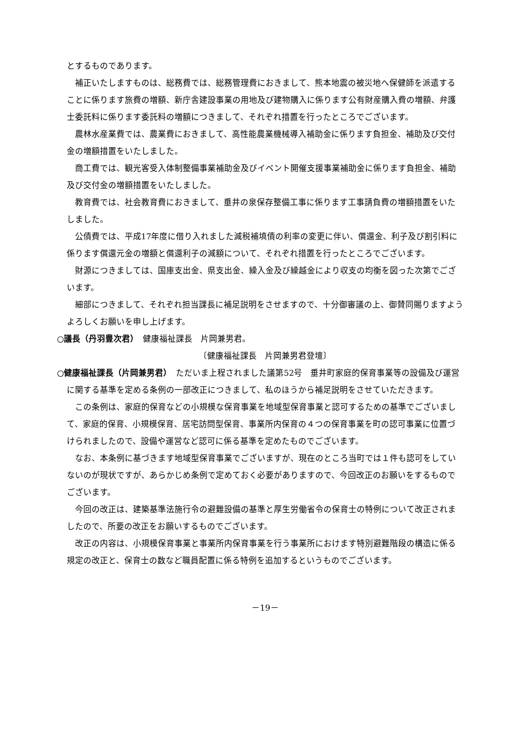とするものであります。
補正いたしますものは、総務費では、総務管理費におきまして、熊本地震の被災地へ保健師を派遣することに係ります旅費の増額、新庁舎建設事業の用地及び建物購入に係ります公有財産購入費の増額、弁護士委託料に係ります委託料の増額につきまして、それぞれ措置を行ったところでございます。
農林水産業費では、農業費におきまして、高性能農業機械導入補助金に係ります負担金、補助及び交付金の増額措置をいたしました。
商工費では、観光客受入体制整備事業補助金及びイベント開催支援事業補助金に係ります負担金、補助及び交付金の増額措置をいたしました。
教育費では、社会教育費におきまして、垂井の泉保存整備工事に係ります工事請負費の増額措置をいたしました。
公債費では、平成17年度に借り入れました減税補填債の利率の変更に伴い、償還金、利子及び割引料に係ります償還元金の増額と償還利子の減額について、それぞれ措置を行ったところでございます。
財源につきましては、国庫支出金、県支出金、繰入金及び繰越金により収支の均衡を図った次第でございます。
細部につきまして、それぞれ担当課長に補足説明をさせますので、十分御審議の上、御賛同賜りますようよろしくお願いを申し上げます。
○議長（丹羽豊次君）　健康福祉課長　片岡兼男君。
〔健康福祉課長　片岡兼男君登壇〕
○健康福祉課長（片岡兼男君）　ただいま上程されました議第52号　垂井町家庭的保育事業等の設備及び運営に関する基準を定める条例の一部改正につきまして、私のほうから補足説明をさせていただきます。
この条例は、家庭的保育などの小規模な保育事業を地域型保育事業と認可するための基準でございまして、家庭的保育、小規模保育、居宅訪問型保育、事業所内保育の４つの保育事業を町の認可事業に位置づけられましたので、設備や運営など認可に係る基準を定めたものでございます。
なお、本条例に基づきます地域型保育事業でございますが、現在のところ当町では１件も認可をしていないのが現状ですが、あらかじめ条例で定めておく必要がありますので、今回改正のお願いをするものでございます。
今回の改正は、建築基準法施行令の避難設備の基準と厚生労働省令の保育士の特例について改正されましたので、所要の改正をお願いするものでございます。
改正の内容は、小規模保育事業と事業所内保育事業を行う事業所におけます特別避難階段の構造に係る規定の改正と、保育士の数など職員配置に係る特例を追加するというものでございます。
－19－